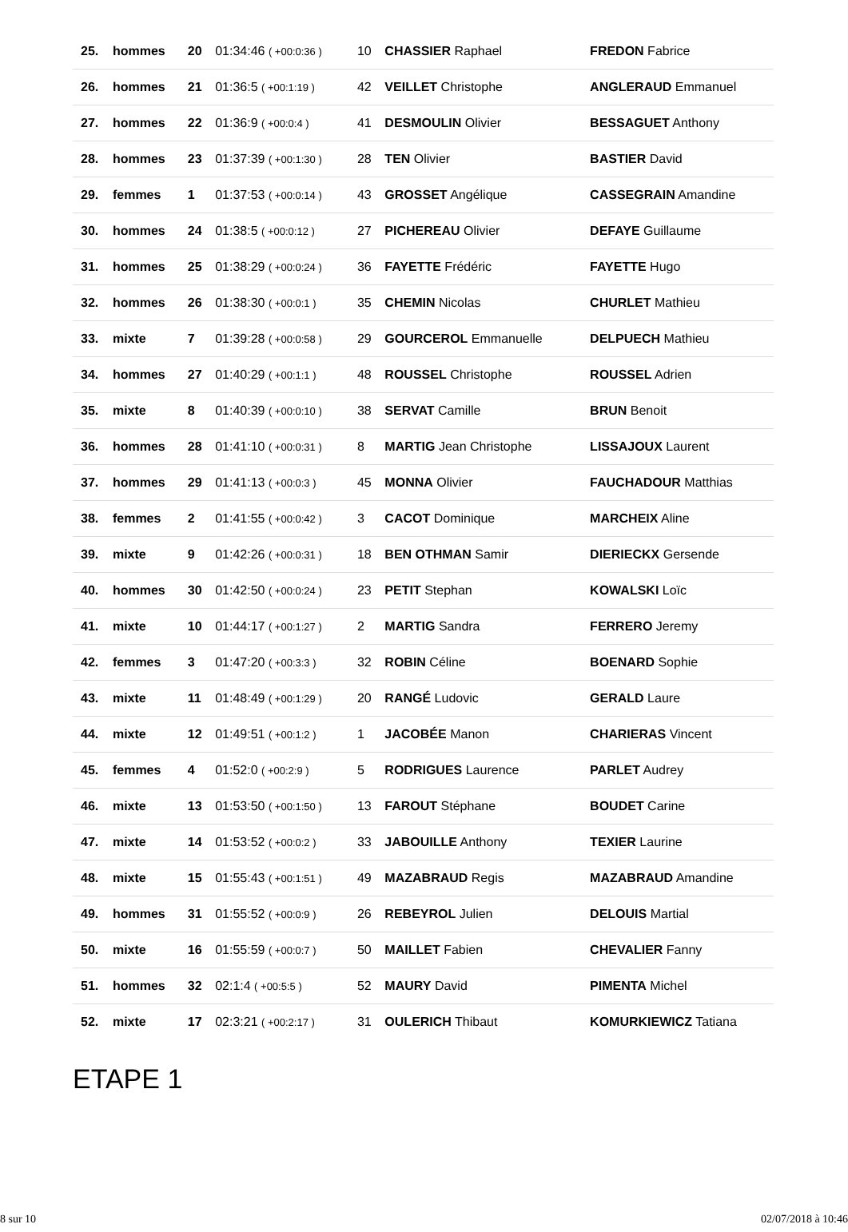| 25. | hommes | 20 | 01:34:46 ( +00:0:36 ) | 10 | CHASSIER Raphael | FREDON Fabrice |
| 26. | hommes | 21 | 01:36:5 ( +00:1:19 ) | 42 | VEILLET Christophe | ANGLERAUD Emmanuel |
| 27. | hommes | 22 | 01:36:9 ( +00:0:4 ) | 41 | DESMOULIN Olivier | BESSAGUET Anthony |
| 28. | hommes | 23 | 01:37:39 ( +00:1:30 ) | 28 | TEN Olivier | BASTIER David |
| 29. | femmes | 1 | 01:37:53 ( +00:0:14 ) | 43 | GROSSET Angélique | CASSEGRAIN Amandine |
| 30. | hommes | 24 | 01:38:5 ( +00:0:12 ) | 27 | PICHEREAU Olivier | DEFAYE Guillaume |
| 31. | hommes | 25 | 01:38:29 ( +00:0:24 ) | 36 | FAYETTE Frédéric | FAYETTE Hugo |
| 32. | hommes | 26 | 01:38:30 ( +00:0:1 ) | 35 | CHEMIN Nicolas | CHURLET Mathieu |
| 33. | mixte | 7 | 01:39:28 ( +00:0:58 ) | 29 | GOURCEROL Emmanuelle | DELPUECH Mathieu |
| 34. | hommes | 27 | 01:40:29 ( +00:1:1 ) | 48 | ROUSSEL Christophe | ROUSSEL Adrien |
| 35. | mixte | 8 | 01:40:39 ( +00:0:10 ) | 38 | SERVAT Camille | BRUN Benoit |
| 36. | hommes | 28 | 01:41:10 ( +00:0:31 ) | 8 | MARTIG Jean Christophe | LISSAJOUX Laurent |
| 37. | hommes | 29 | 01:41:13 ( +00:0:3 ) | 45 | MONNA Olivier | FAUCHADOUR Matthias |
| 38. | femmes | 2 | 01:41:55 ( +00:0:42 ) | 3 | CACOT Dominique | MARCHEIX Aline |
| 39. | mixte | 9 | 01:42:26 ( +00:0:31 ) | 18 | BEN OTHMAN Samir | DIERIECKX Gersende |
| 40. | hommes | 30 | 01:42:50 ( +00:0:24 ) | 23 | PETIT Stephan | KOWALSKI Loïc |
| 41. | mixte | 10 | 01:44:17 ( +00:1:27 ) | 2 | MARTIG Sandra | FERRERO Jeremy |
| 42. | femmes | 3 | 01:47:20 ( +00:3:3 ) | 32 | ROBIN Céline | BOENARD Sophie |
| 43. | mixte | 11 | 01:48:49 ( +00:1:29 ) | 20 | RANGÉ Ludovic | GERALD Laure |
| 44. | mixte | 12 | 01:49:51 ( +00:1:2 ) | 1 | JACOBÉE Manon | CHARIERAS Vincent |
| 45. | femmes | 4 | 01:52:0 ( +00:2:9 ) | 5 | RODRIGUES Laurence | PARLET Audrey |
| 46. | mixte | 13 | 01:53:50 ( +00:1:50 ) | 13 | FAROUT Stéphane | BOUDET Carine |
| 47. | mixte | 14 | 01:53:52 ( +00:0:2 ) | 33 | JABOUILLE Anthony | TEXIER Laurine |
| 48. | mixte | 15 | 01:55:43 ( +00:1:51 ) | 49 | MAZABRAUD Regis | MAZABRAUD Amandine |
| 49. | hommes | 31 | 01:55:52 ( +00:0:9 ) | 26 | REBEYROL Julien | DELOUIS Martial |
| 50. | mixte | 16 | 01:55:59 ( +00:0:7 ) | 50 | MAILLET Fabien | CHEVALIER Fanny |
| 51. | hommes | 32 | 02:1:4 ( +00:5:5 ) | 52 | MAURY David | PIMENTA Michel |
| 52. | mixte | 17 | 02:3:21 ( +00:2:17 ) | 31 | OULERICH Thibaut | KOMURKIEWICZ Tatiana |
ETAPE 1
8 sur 10 02/07/2018 à 10:46